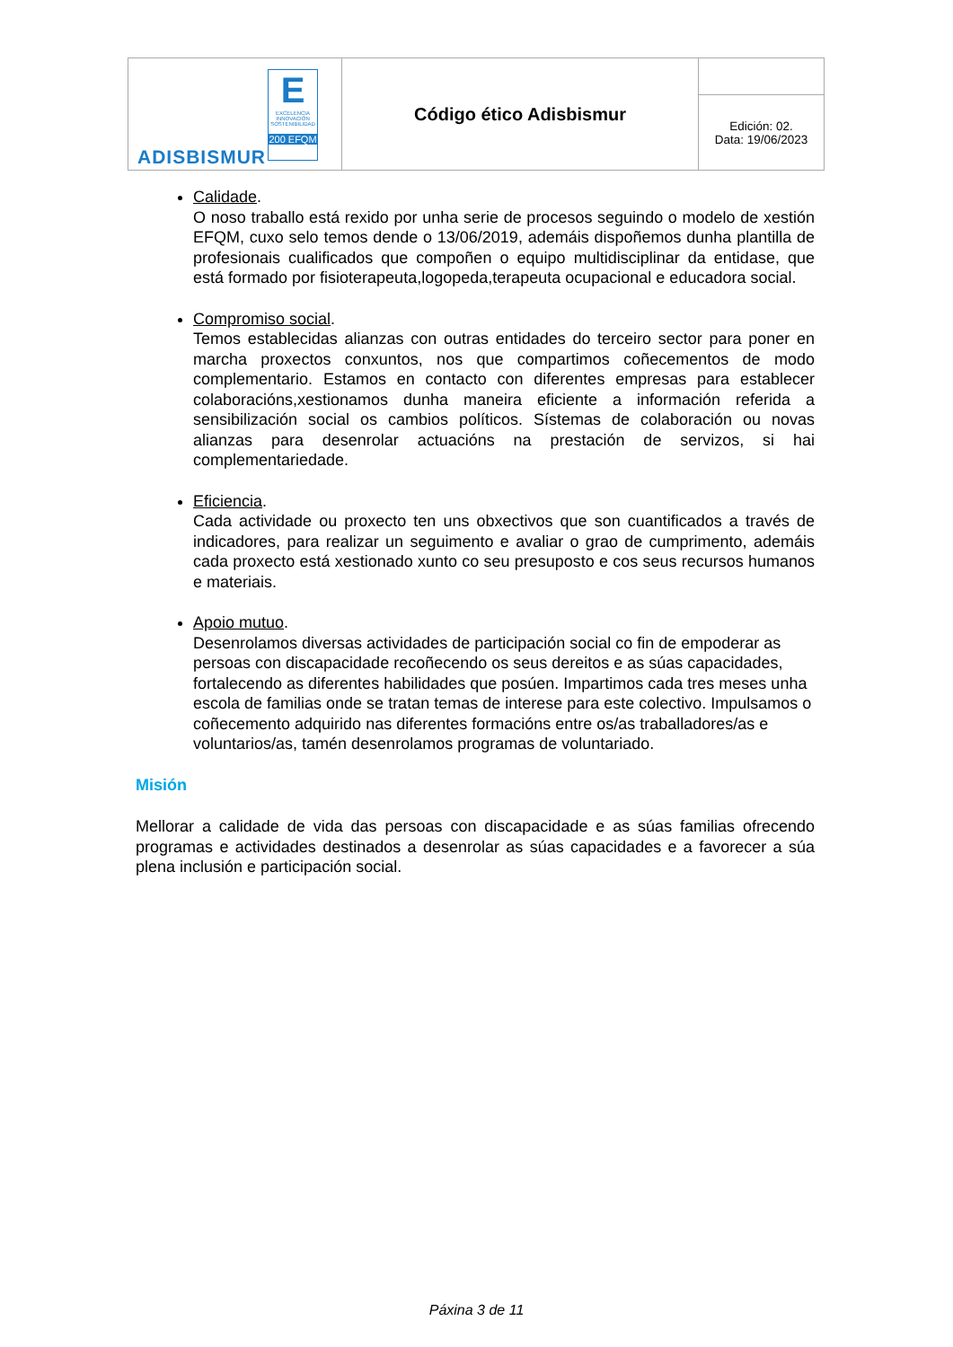| E EXCELENCIA INNOVACIÓN SOSTENIBILIDAD 200 EFQM ADISBISMUR | Código ético Adisbismur | |
| | | Edición: 02. Data: 19/06/2023 |
Calidade.
O noso traballo está rexido por unha serie de procesos seguindo o modelo de xestión EFQM, cuxo selo temos dende o 13/06/2019, ademáis dispoñemos dunha plantilla de profesionais cualificados que compoñen o equipo multidisciplinar da entidase, que está formado por fisioterapeuta,logopeda,terapeuta ocupacional e educadora social.
Compromiso social.
Temos establecidas alianzas con outras entidades do terceiro sector para poner en marcha proxectos conxuntos, nos que compartimos coñecementos de modo complementario. Estamos en contacto con diferentes empresas para establecer colaboracións,xestionamos dunha maneira eficiente a información referida a sensibilización social os cambios políticos. Sístemas de colaboración ou novas alianzas para desenrolar actuacións na prestación de servizos, si hai complementariedade.
Eficiencia.
Cada actividade ou proxecto ten uns obxectivos que son cuantificados a través de indicadores, para realizar un seguimento e avaliar o grao de cumprimento, ademáis cada proxecto está xestionado xunto co seu presuposto e cos seus recursos humanos e materiais.
Apoio mutuo.
Desenrolamos diversas actividades de participación social co fin de empoderar as persoas con discapacidade recoñecendo os seus dereitos e as súas capacidades, fortalecendo as diferentes habilidades que posúen. Impartimos cada tres meses unha escola de familias onde se tratan temas de interese para este colectivo. Impulsamos o coñecemento adquirido nas diferentes formacións entre os/as traballadores/as e voluntarios/as, tamén desenrolamos programas de voluntariado.
Misión
Mellorar a calidade de vida das persoas con discapacidade e as súas familias ofrecendo programas e actividades destinados a desenrolar as súas capacidades e a favorecer a súa plena inclusión e participación social.
Páxina 3 de 11